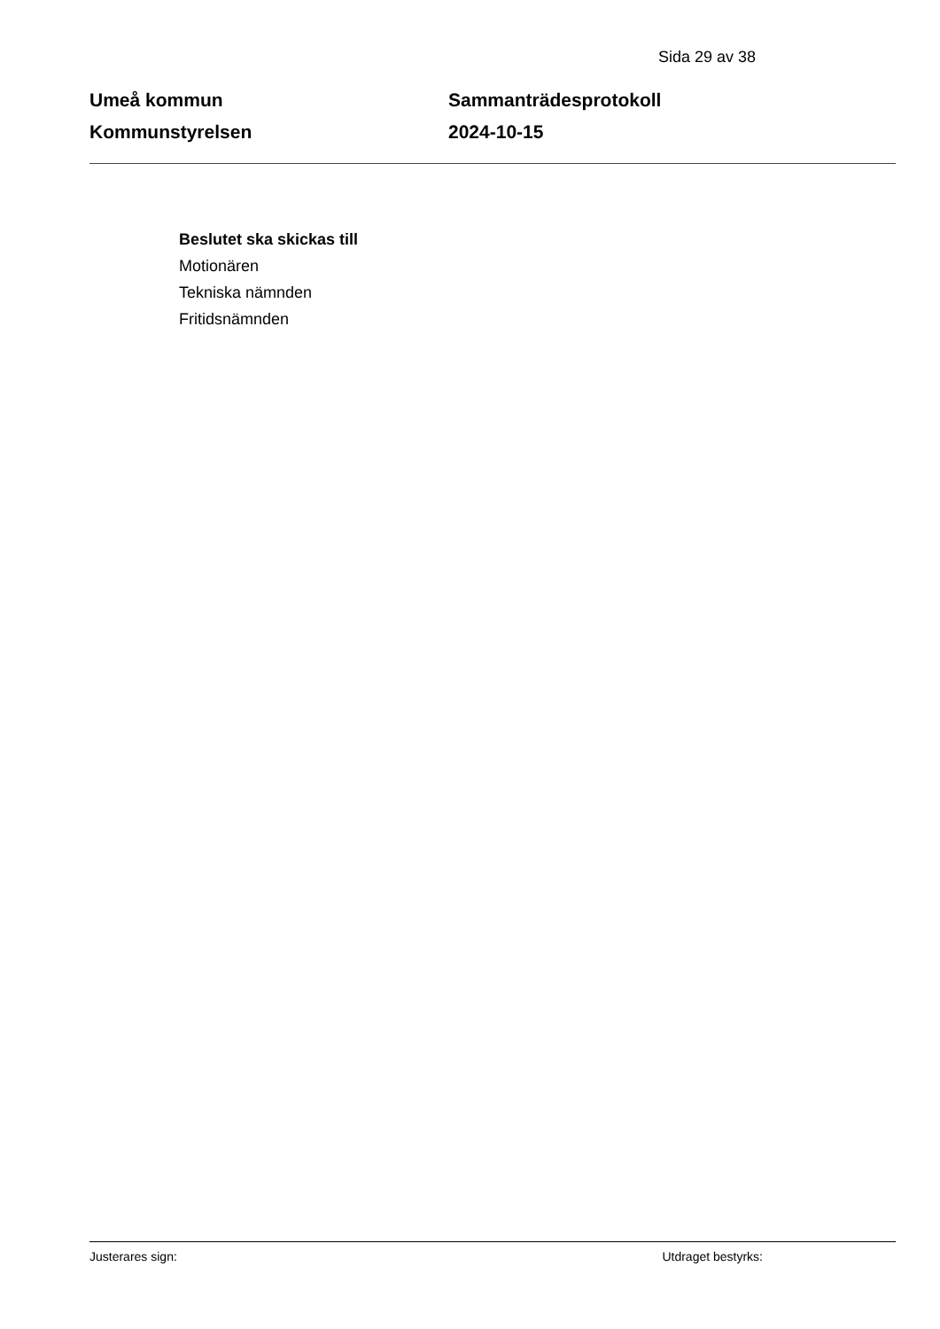Sida 29 av 38
Umeå kommun
Kommunstyrelsen
Sammanträdesprotokoll
2024-10-15
Beslutet ska skickas till
Motionären
Tekniska nämnden
Fritidsnämnden
Justerares sign: Utdraget bestyrks: